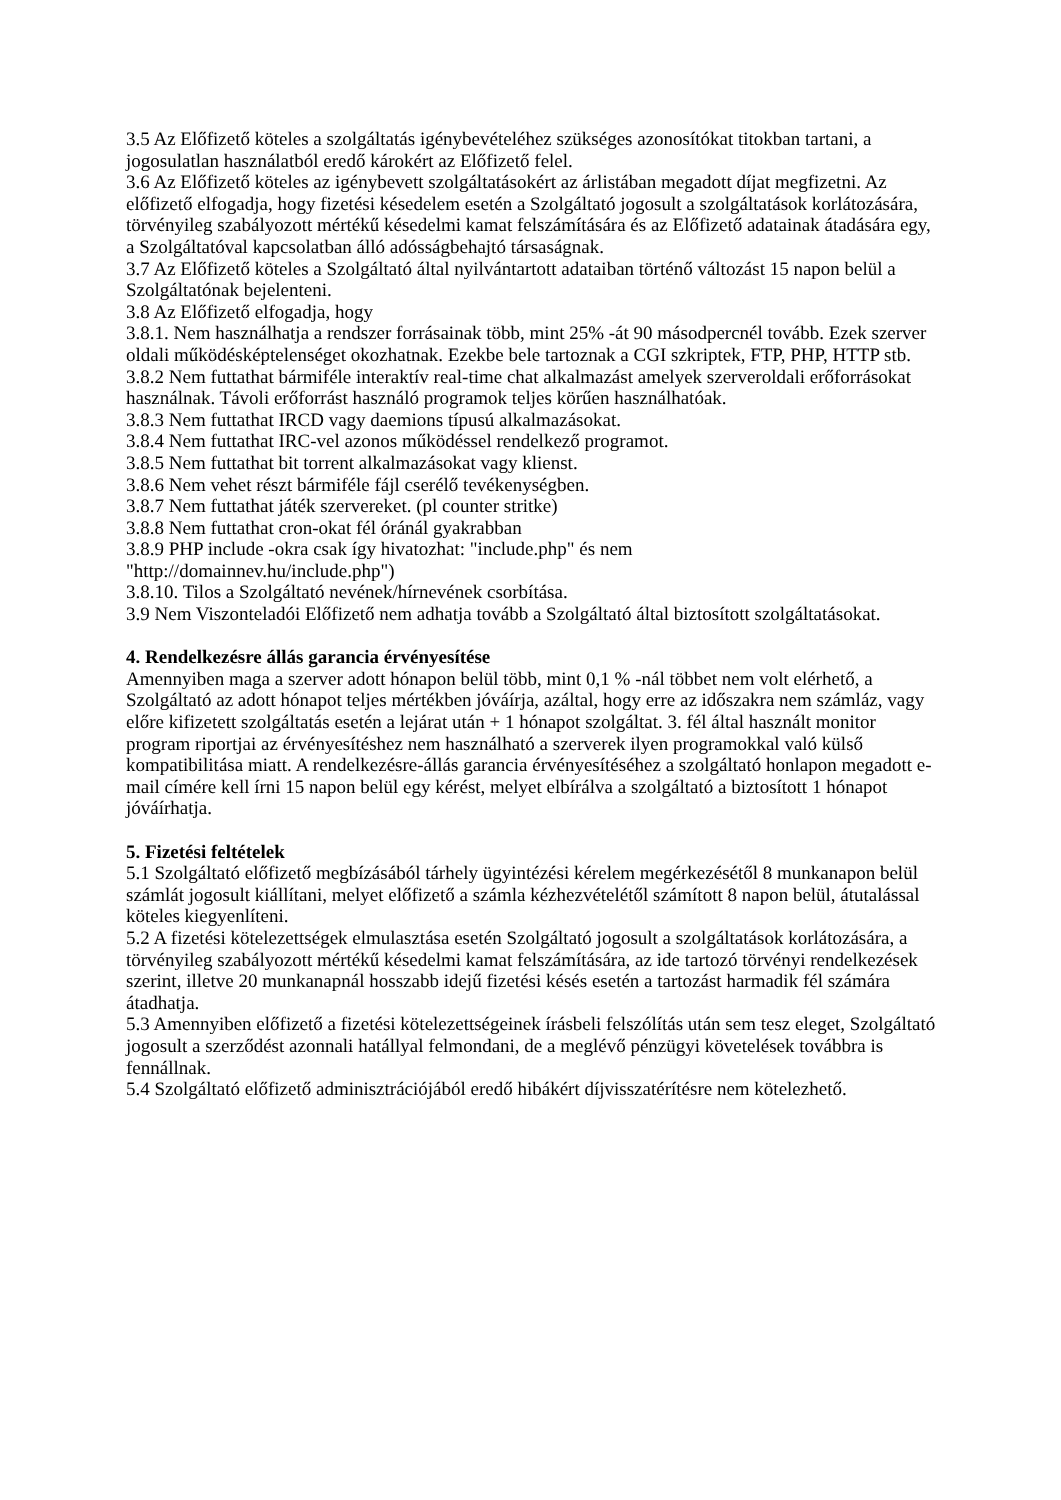3.5 Az Előfizető köteles a szolgáltatás igénybevételéhez szükséges azonosítókat titokban tartani, a jogosulatlan használatból eredő károkért az Előfizető felel.
3.6 Az Előfizető köteles az igénybevett szolgáltatásokért az árlistában megadott díjat megfizetni. Az előfizető elfogadja, hogy fizetési késedelem esetén a Szolgáltató jogosult a szolgáltatások korlátozására, törvényileg szabályozott mértékű késedelmi kamat felszámítására és az Előfizető adatainak átadására egy, a Szolgáltatóval kapcsolatban álló adósságbehajtó társaságnak.
3.7 Az Előfizető köteles a Szolgáltató által nyilvántartott adataiban történő változást 15 napon belül a Szolgáltatónak bejelenteni.
3.8 Az Előfizető elfogadja, hogy
3.8.1. Nem használhatja a rendszer forrásainak több, mint 25% -át 90 másodpercnél tovább. Ezek szerver oldali működésképtelenséget okozhatnak. Ezekbe bele tartoznak a CGI szkriptek, FTP, PHP, HTTP stb.
3.8.2 Nem futtathat bármiféle interaktív real-time chat alkalmazást amelyek szerveroldali erőforrásokat használnak. Távoli erőforrást használó programok teljes körűen használhatóak.
3.8.3 Nem futtathat IRCD vagy daemions típusú alkalmazásokat.
3.8.4 Nem futtathat IRC-vel azonos működéssel rendelkező programot.
3.8.5 Nem futtathat bit torrent alkalmazásokat vagy klienst.
3.8.6 Nem vehet részt bármiféle fájl cserélő tevékenységben.
3.8.7 Nem futtathat játék szervereket. (pl counter stritke)
3.8.8 Nem futtathat cron-okat fél óránál gyakrabban
3.8.9 PHP include -okra csak így hivatozhat: "include.php" és nem
"http://domainnev.hu/include.php")
3.8.10. Tilos a Szolgáltató nevének/hírnevének csorbítása.
3.9 Nem Viszonteladói Előfizető nem adhatja tovább a Szolgáltató által biztosított szolgáltatásokat.
4. Rendelkezésre állás garancia érvényesítése
Amennyiben maga a szerver adott hónapon belül több, mint 0,1 % -nál többet nem volt elérhető, a Szolgáltató az adott hónapot teljes mértékben jóváírja, azáltal, hogy erre az időszakra nem számláz, vagy előre kifizetett szolgáltatás esetén a lejárat után + 1 hónapot szolgáltat. 3. fél által használt monitor program riportjai az érvényesítéshez nem használható a szerverek ilyen programokkal való külső kompatibilitása miatt. A rendelkezésre-állás garancia érvényesítéséhez a szolgáltató honlapon megadott e-mail címére kell írni 15 napon belül egy kérést, melyet elbírálva a szolgáltató a biztosított 1 hónapot jóváírhatja.
5. Fizetési feltételek
5.1 Szolgáltató előfizető megbízásából tárhely ügyintézési kérelem megérkezésétől 8 munkanapon belül számlát jogosult kiállítani, melyet előfizető a számla kézhezvételétől számított 8 napon belül, átutalással köteles kiegyenlíteni.
5.2 A fizetési kötelezettségek elmulasztása esetén Szolgáltató jogosult a szolgáltatások korlátozására, a törvényileg szabályozott mértékű késedelmi kamat felszámítására, az ide tartozó törvényi rendelkezések szerint, illetve 20 munkanapnál hosszabb idejű fizetési késés esetén a tartozást harmadik fél számára átadhatja.
5.3 Amennyiben előfizető a fizetési kötelezettségeinek írásbeli felszólítás után sem tesz eleget, Szolgáltató jogosult a szerződést azonnali hatállyal felmondani, de a meglévő pénzügyi követelések továbbra is fennállnak.
5.4 Szolgáltató előfizető adminisztrációjából eredő hibákért díjvisszatérítésre nem kötelezhető.